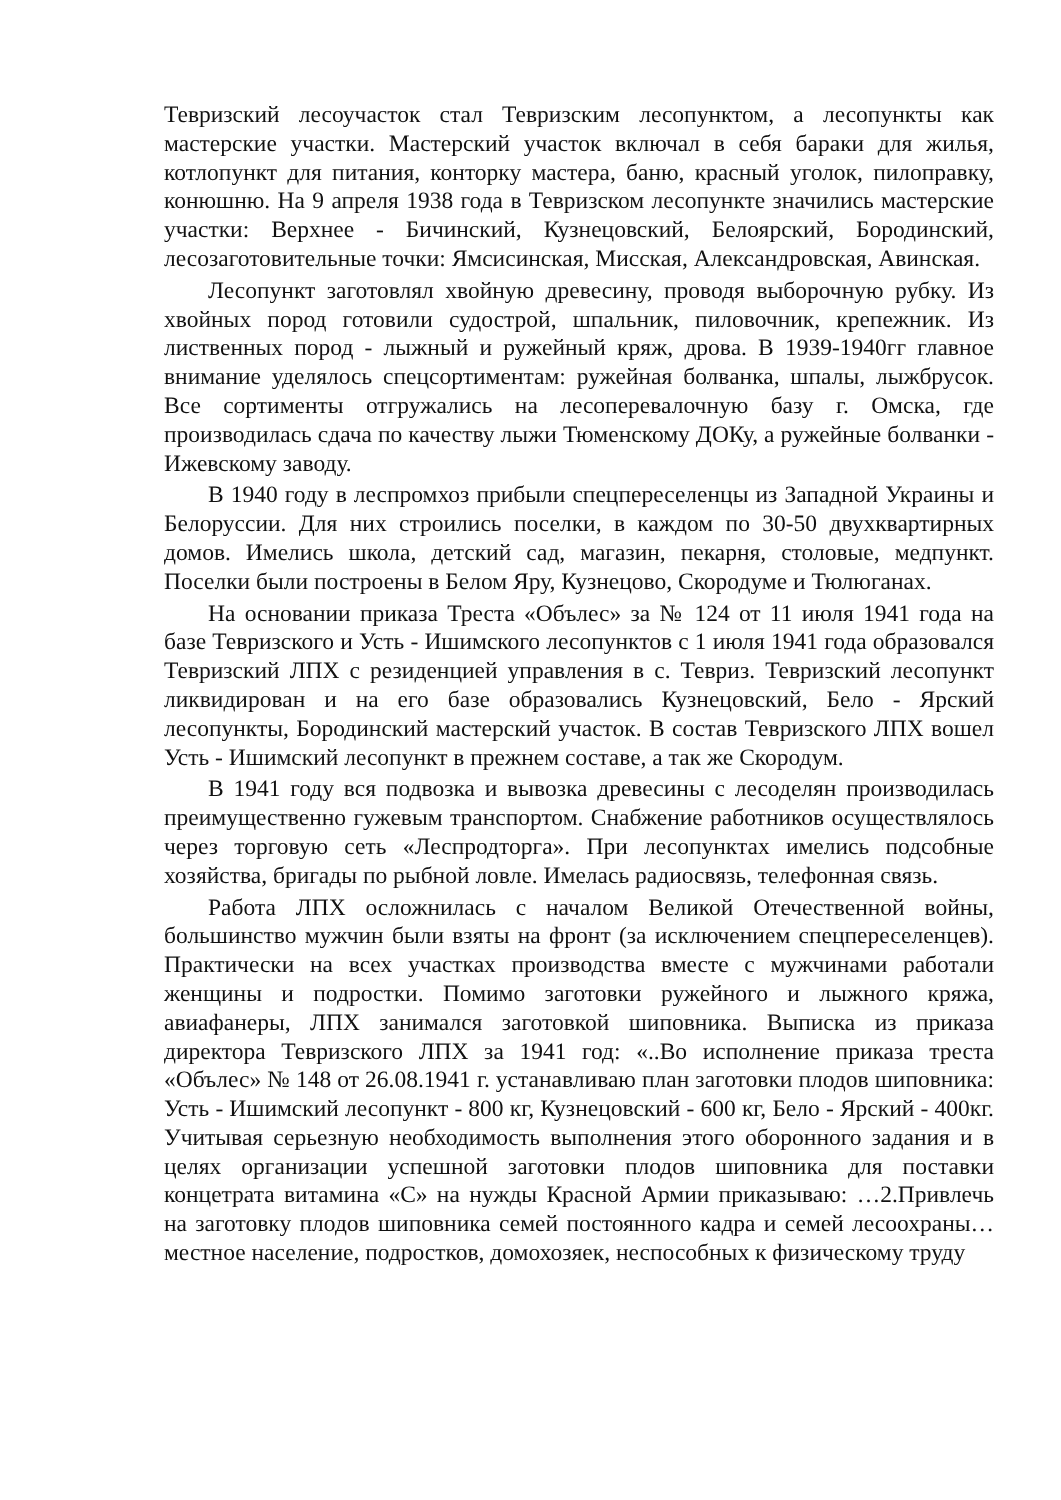Тевризский лесоучасток стал Тевризским лесопунктом, а лесопункты как мастерские участки. Мастерский участок включал в себя бараки для жилья, котлопункт для питания, конторку мастера, баню, красный уголок, пилоправку, конюшню. На 9 апреля 1938 года в Тевризском лесопункте значились мастерские участки: Верхнее - Бичинский, Кузнецовский, Белоярский, Бородинский, лесозаготовительные точки: Ямсисинская, Мисская, Александровская, Авинская.
Лесопункт заготовлял хвойную древесину, проводя выборочную рубку. Из хвойных пород готовили судострой, шпальник, пиловочник, крепежник. Из лиственных пород - лыжный и ружейный кряж, дрова. В 1939-1940гг главное внимание уделялось спецсортиментам: ружейная болванка, шпалы, лыжбрусок. Все сортименты отгружались на лесоперевалочную базу г. Омска, где производилась сдача по качеству лыжи Тюменскому ДОКу, а ружейные болванки - Ижевскому заводу.
В 1940 году в леспромхоз прибыли спецпереселенцы из Западной Украины и Белоруссии. Для них строились поселки, в каждом по 30-50 двухквартирных домов. Имелись школа, детский сад, магазин, пекарня, столовые, медпункт. Поселки были построены в Белом Яру, Кузнецово, Скородуме и Тюлюганах.
На основании приказа Треста «Обълес» за № 124 от 11 июля 1941 года на базе Тевризского и Усть - Ишимского лесопунктов с 1 июля 1941 года образовался Тевризский ЛПХ с резиденцией управления в с. Тевриз. Тевризский лесопункт ликвидирован и на его базе образовались Кузнецовский, Бело - Ярский лесопункты, Бородинский мастерский участок. В состав Тевризского ЛПХ вошел Усть - Ишимский лесопункт в прежнем составе, а так же Скородум.
В 1941 году вся подвозка и вывозка древесины с лесоделян производилась преимущественно гужевым транспортом. Снабжение работников осуществлялось через торговую сеть «Леспродторга». При лесопунктах имелись подсобные хозяйства, бригады по рыбной ловле. Имелась радиосвязь, телефонная связь.
Работа ЛПХ осложнилась с началом Великой Отечественной войны, большинство мужчин были взяты на фронт (за исключением спецпереселенцев). Практически на всех участках производства вместе с мужчинами работали женщины и подростки. Помимо заготовки ружейного и лыжного кряжа, авиафанеры, ЛПХ занимался заготовкой шиповника. Выписка из приказа директора Тевризского ЛПХ за 1941 год: «..Во исполнение приказа треста «Обълес» № 148 от 26.08.1941 г. устанавливаю план заготовки плодов шиповника: Усть - Ишимский лесопункт - 800 кг, Кузнецовский - 600 кг, Бело - Ярский - 400кг. Учитывая серьезную необходимость выполнения этого оборонного задания и в целях организации успешной заготовки плодов шиповника для поставки концетрата витамина «С» на нужды Красной Армии приказываю: …2.Привлечь на заготовку плодов шиповника семей постоянного кадра и семей лесоохраны…местное население, подростков, домохозяек, неспособных к физическому труду